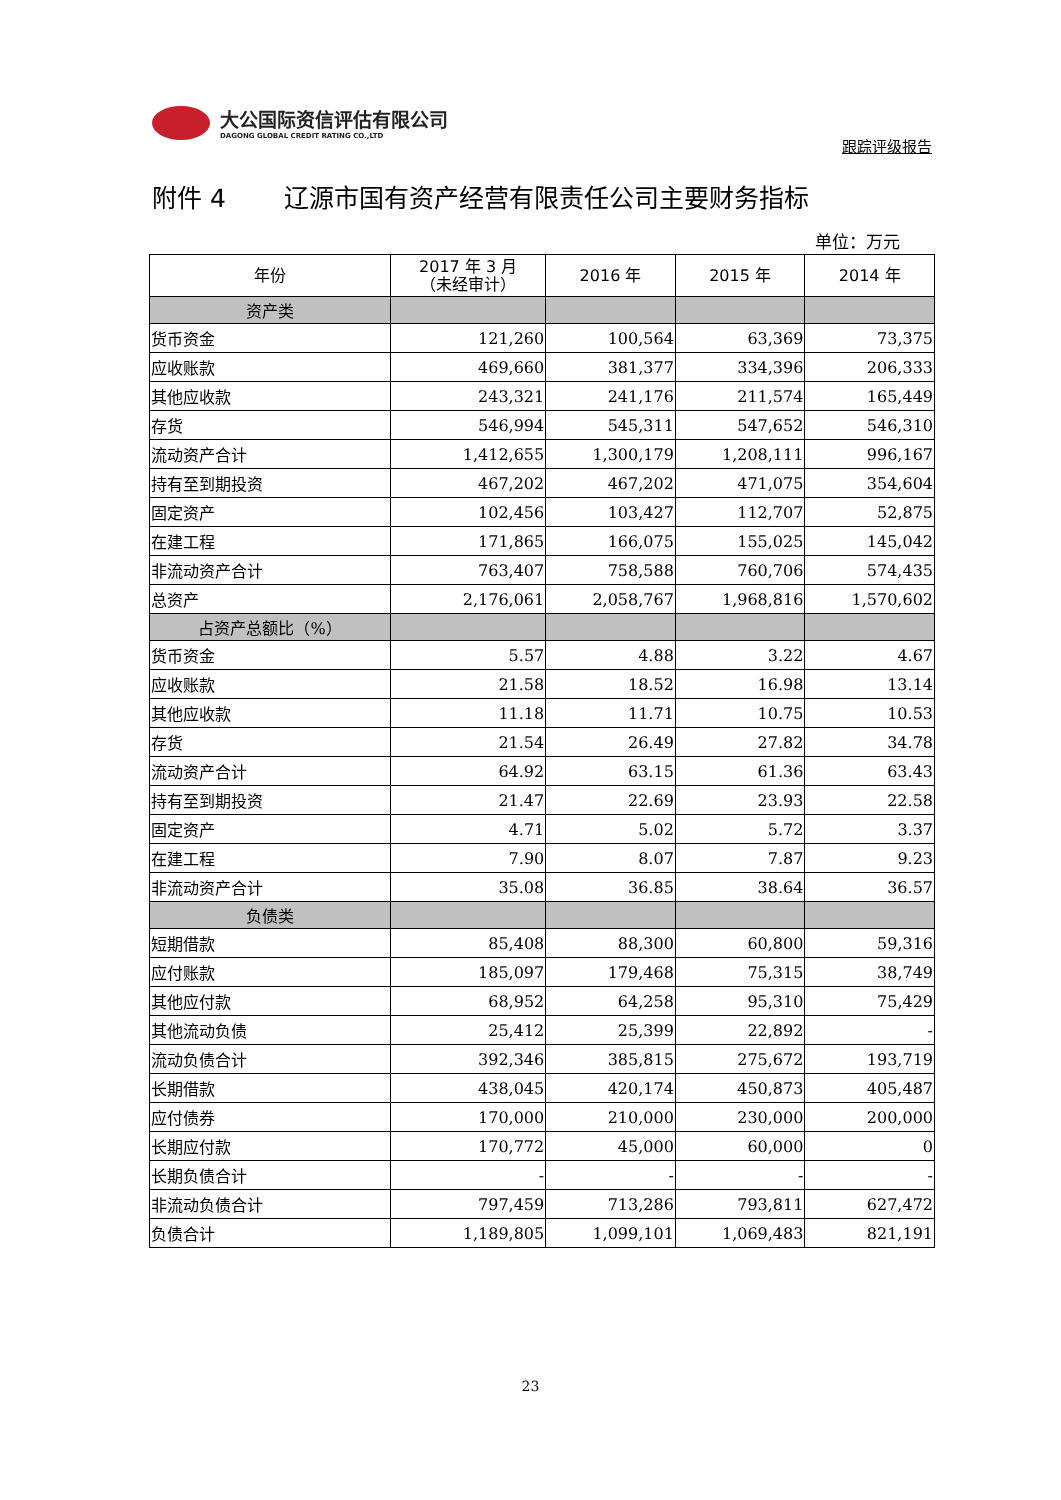大公国际资信评估有限公司
DAGONG GLOBAL CREDIT RATING CO.,LTD
跟踪评级报告
附件 4　　 辽源市国有资产经营有限责任公司主要财务指标
单位：万元
| 年份 | 2017 年 3 月 （未经审计） | 2016 年 | 2015 年 | 2014 年 |
| --- | --- | --- | --- | --- |
| 资产类 | | | | |
| 货币资金 | 121,260 | 100,564 | 63,369 | 73,375 |
| 应收账款 | 469,660 | 381,377 | 334,396 | 206,333 |
| 其他应收款 | 243,321 | 241,176 | 211,574 | 165,449 |
| 存货 | 546,994 | 545,311 | 547,652 | 546,310 |
| 流动资产合计 | 1,412,655 | 1,300,179 | 1,208,111 | 996,167 |
| 持有至到期投资 | 467,202 | 467,202 | 471,075 | 354,604 |
| 固定资产 | 102,456 | 103,427 | 112,707 | 52,875 |
| 在建工程 | 171,865 | 166,075 | 155,025 | 145,042 |
| 非流动资产合计 | 763,407 | 758,588 | 760,706 | 574,435 |
| 总资产 | 2,176,061 | 2,058,767 | 1,968,816 | 1,570,602 |
| 占资产总额比（%） | | | | |
| 货币资金 | 5.57 | 4.88 | 3.22 | 4.67 |
| 应收账款 | 21.58 | 18.52 | 16.98 | 13.14 |
| 其他应收款 | 11.18 | 11.71 | 10.75 | 10.53 |
| 存货 | 21.54 | 26.49 | 27.82 | 34.78 |
| 流动资产合计 | 64.92 | 63.15 | 61.36 | 63.43 |
| 持有至到期投资 | 21.47 | 22.69 | 23.93 | 22.58 |
| 固定资产 | 4.71 | 5.02 | 5.72 | 3.37 |
| 在建工程 | 7.90 | 8.07 | 7.87 | 9.23 |
| 非流动资产合计 | 35.08 | 36.85 | 38.64 | 36.57 |
| 负债类 | | | | |
| 短期借款 | 85,408 | 88,300 | 60,800 | 59,316 |
| 应付账款 | 185,097 | 179,468 | 75,315 | 38,749 |
| 其他应付款 | 68,952 | 64,258 | 95,310 | 75,429 |
| 其他流动负债 | 25,412 | 25,399 | 22,892 | - |
| 流动负债合计 | 392,346 | 385,815 | 275,672 | 193,719 |
| 长期借款 | 438,045 | 420,174 | 450,873 | 405,487 |
| 应付债券 | 170,000 | 210,000 | 230,000 | 200,000 |
| 长期应付款 | 170,772 | 45,000 | 60,000 | 0 |
| 长期负债合计 | - | - | - | - |
| 非流动负债合计 | 797,459 | 713,286 | 793,811 | 627,472 |
| 负债合计 | 1,189,805 | 1,099,101 | 1,069,483 | 821,191 |
23